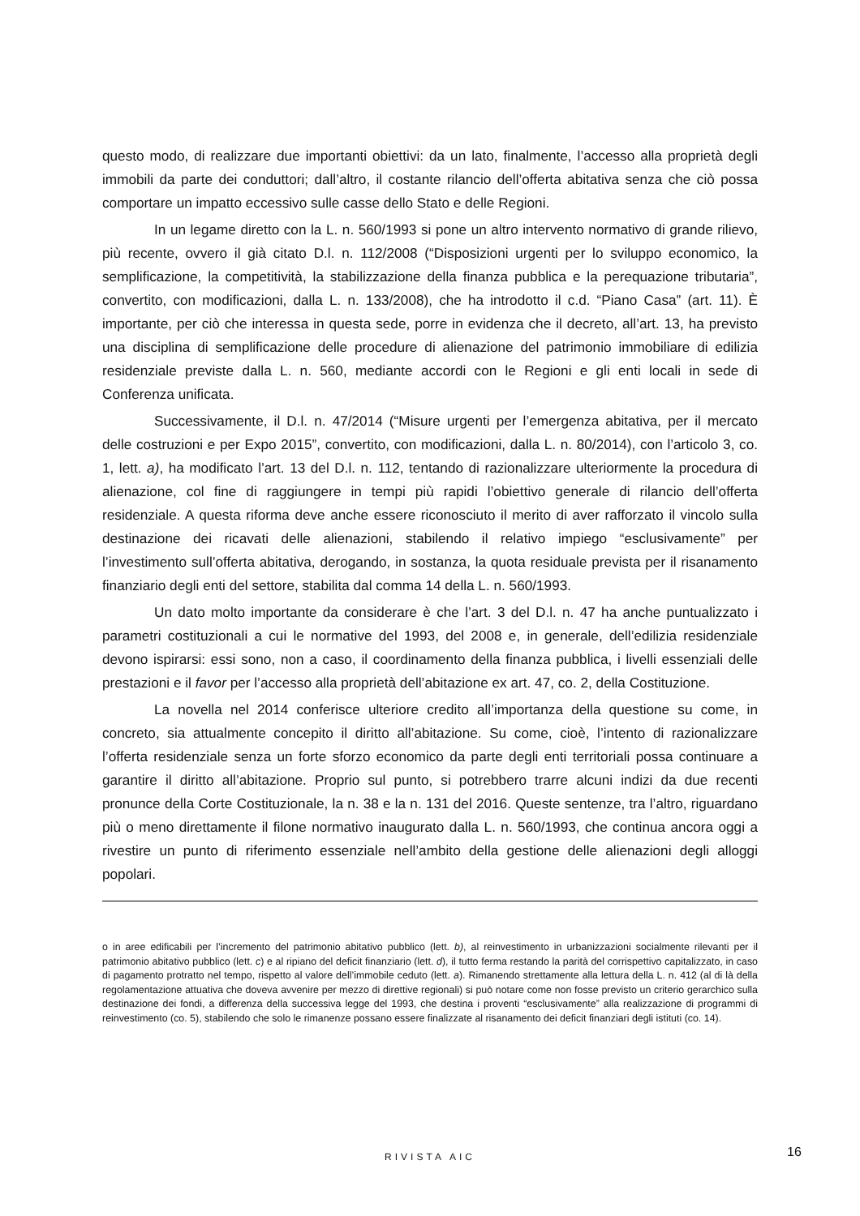questo modo, di realizzare due importanti obiettivi: da un lato, finalmente, l’accesso alla proprietà degli immobili da parte dei conduttori; dall’altro, il costante rilancio dell’offerta abitativa senza che ciò possa comportare un impatto eccessivo sulle casse dello Stato e delle Regioni.
In un legame diretto con la L. n. 560/1993 si pone un altro intervento normativo di grande rilievo, più recente, ovvero il già citato D.l. n. 112/2008 (“Disposizioni urgenti per lo sviluppo economico, la semplificazione, la competitività, la stabilizzazione della finanza pubblica e la perequazione tributaria”, convertito, con modificazioni, dalla L. n. 133/2008), che ha introdotto il c.d. “Piano Casa” (art. 11). È importante, per ciò che interessa in questa sede, porre in evidenza che il decreto, all’art. 13, ha previsto una disciplina di semplificazione delle procedure di alienazione del patrimonio immobiliare di edilizia residenziale previste dalla L. n. 560, mediante accordi con le Regioni e gli enti locali in sede di Conferenza unificata.
Successivamente, il D.l. n. 47/2014 (“Misure urgenti per l’emergenza abitativa, per il mercato delle costruzioni e per Expo 2015”, convertito, con modificazioni, dalla L. n. 80/2014), con l’articolo 3, co. 1, lett. a), ha modificato l’art. 13 del D.l. n. 112, tentando di razionalizzare ulteriormente la procedura di alienazione, col fine di raggiungere in tempi più rapidi l’obiettivo generale di rilancio dell’offerta residenziale. A questa riforma deve anche essere riconosciuto il merito di aver rafforzato il vincolo sulla destinazione dei ricavati delle alienazioni, stabilendo il relativo impiego “esclusivamente” per l’investimento sull’offerta abitativa, derogando, in sostanza, la quota residuale prevista per il risanamento finanziario degli enti del settore, stabilita dal comma 14 della L. n. 560/1993.
Un dato molto importante da considerare è che l’art. 3 del D.l. n. 47 ha anche puntualizzato i parametri costituzionali a cui le normative del 1993, del 2008 e, in generale, dell’edilizia residenziale devono ispirarsi: essi sono, non a caso, il coordinamento della finanza pubblica, i livelli essenziali delle prestazioni e il favor per l’accesso alla proprietà dell’abitazione ex art. 47, co. 2, della Costituzione.
La novella nel 2014 conferisce ulteriore credito all’importanza della questione su come, in concreto, sia attualmente concepito il diritto all’abitazione. Su come, cioè, l’intento di razionalizzare l’offerta residenziale senza un forte sforzo economico da parte degli enti territoriali possa continuare a garantire il diritto all’abitazione. Proprio sul punto, si potrebbero trarre alcuni indizi da due recenti pronunce della Corte Costituzionale, la n. 38 e la n. 131 del 2016. Queste sentenze, tra l’altro, riguardano più o meno direttamente il filone normativo inaugurato dalla L. n. 560/1993, che continua ancora oggi a rivestire un punto di riferimento essenziale nell’ambito della gestione delle alienazioni degli alloggi popolari.
o in aree edificabili per l’incremento del patrimonio abitativo pubblico (lett. b), al reinvestimento in urbanizzazioni socialmente rilevanti per il patrimonio abitativo pubblico (lett. c) e al ripiano del deficit finanziario (lett. d), il tutto ferma restando la parità del corrispettivo capitalizzato, in caso di pagamento protratto nel tempo, rispetto al valore dell’immobile ceduto (lett. a). Rimanendo strettamente alla lettura della L. n. 412 (al di là della regolamentazione attuativa che doveva avvenire per mezzo di direttive regionali) si può notare come non fosse previsto un criterio gerarchico sulla destinazione dei fondi, a differenza della successiva legge del 1993, che destina i proventi “esclusivamente” alla realizzazione di programmi di reinvestimento (co. 5), stabilendo che solo le rimanenze possano essere finalizzate al risanamento dei deficit finanziari degli istituti (co. 14).
RIVISTA AIC 16